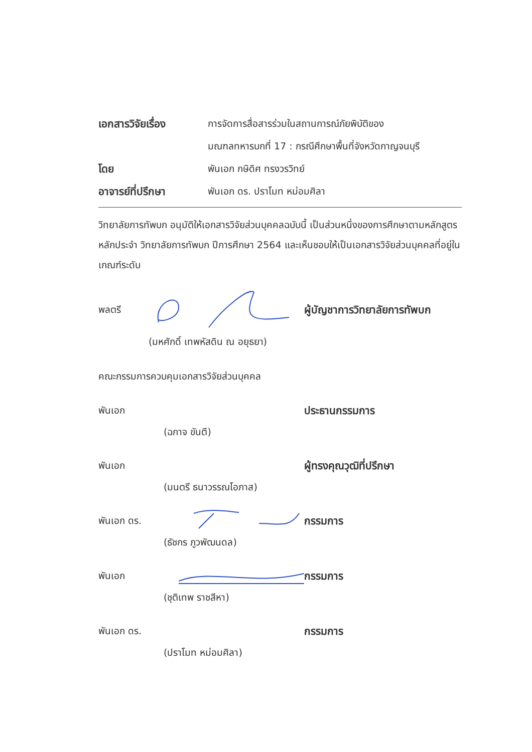เอกสารวิจัยเรื่อง
การจัดการสื่อสารร่วมในสถานการณ์ภัยพิบัติของ
มณฑลทหารบกที่ 17 : กรณีศึกษาพื้นที่จังหวัดกาญจนบุรี
โดย พันเอก กษิดิศ ทรงวรวิทย์
อาจารย์ที่ปรึกษา พันเอก ดร. ปราโมท หม่อมศิลา
วิทยาลัยการทัพบก อนุมัติให้เอกสารวิจัยส่วนบุคคลฉบับนี้ เป็นส่วนหนึ่งของการศึกษาตามหลักสูตรหลักประจำ วิทยาลัยการทัพบก ปีการศึกษา 2564 และเห็นชอบให้เป็นเอกสารวิจัยส่วนบุคคลที่อยู่ในเกณฑ์ระดับ
พลตรี ผู้บัญชาการวิทยาลัยการทัพบก
(มหศักดิ์ เทพหัสดิน ณ อยุธยา)
คณะกรรมการควบคุมเอกสารวิจัยส่วนบุคคล
พันเอก ประธานกรรมการ
(ฉกาจ ขันตี)
พันเอก ผู้ทรงคุณวุฒิที่ปรึกษา
(มนตรี ธนาวรรณโอภาส)
พันเอก ดร. กรรมการ
(ธัชกร ภูวพัฒนดล)
พันเอก กรรมการ
(ชุติเทพ ราชสีหา)
พันเอก ดร. กรรมการ
(ปราโมท หม่อมศิลา)